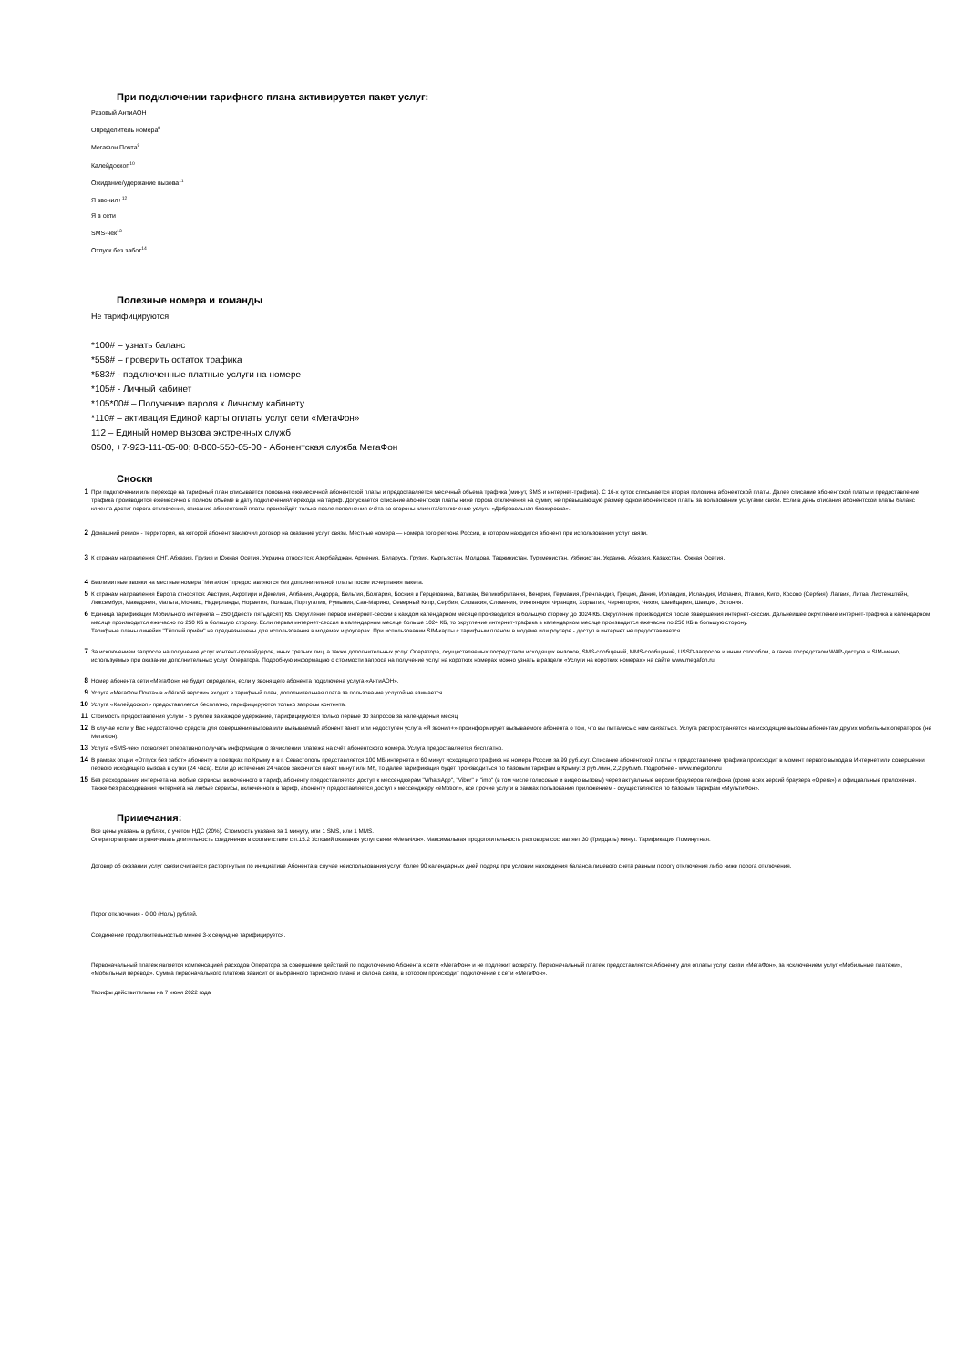При подключении тарифного плана активируется пакет услуг:
Разовый АнтиАОН
Определитель номера<sup>8</sup>
МегаФон Почта<sup>9</sup>
Калейдоскоп<sup>10</sup>
Ожидание/удержание вызова<sup>11</sup>
Я звонил+<sup>12</sup>
Я в сети
SMS-чек<sup>13</sup>
Отпуск без забот<sup>14</sup>
Полезные номера и команды
Не тарифицируются
*100# – узнать баланс
*558# – проверить остаток трафика
*583# - подключенные платные услуги на номере
*105# - Личный кабинет
*105*00# – Получение пароля к Личному кабинету
*110# – активация Единой карты оплаты услуг сети «МегаФон»
112 – Единый номер вызова экстренных служб
0500, +7-923-111-05-00; 8-800-550-05-00 - Абонентская служба МегаФон
Сноски
1
При подключении или переходе на тарифный план списывается половина ежемесячной абонентской платы и предоставляется месячный объема трафика (минут, SMS и интернет-трафика). С 16-х суток списывается вторая половина абонентской платы. Далее списание абонентской платы и предоставление трафика производится ежемесячно в полном объёме в дату подключения/перехода на тариф. Допускается списание абонентской платы ниже порога отключения на сумму, не превышающую размер одной абонентской платы за пользование услугами связи. Если в день списания абонентской платы баланс клиента достиг порога отключения, списание абонентской платы произойдёт только после пополнения счёта со стороны клиента/отключение услуги «Добровольная блокировка».
2
Домашний регион - территория, на которой абонент заключил договор на оказание услуг связи. Местные номера — номера того региона России, в котором находится абонент при использовании услуг связи.
3
К странам направления СНГ, Абхазия, Грузия и Южная Осетия, Украина относятся: Азербайджан, Армения, Беларусь, Грузия, Кыргызстан, Молдова, Таджикистан, Туркменистан, Узбекистан, Украина, Абхазия, Казахстан, Южная Осетия.
4
Безлимитные звонки на местные номера "МегаФон" предоставляются без дополнительной платы после исчерпания пакета.
5
К странам направления Европа относятся: Австрия, Акротири и Декелия, Албания, Андорра, Бельгия, Болгария, Босния и Герцеговина, Ватикан, Великобритания, Венгрия, Германия, Гренландия, Греция, Дания, Ирландия, Исландия, Испания, Италия, Кипр, Косово (Сербия), Латвия, Литва, Лихтенштейн, Люксембург, Македония, Мальта, Монако, Нидерланды, Норвегия, Польша, Португалия, Румыния, Сан-Марино, Северный Кипр, Сербия, Словакия, Словения, Финляндия, Франция, Хорватия, Черногория, Чехия, Швейцария, Швеция, Эстония.
6
Единица тарификации Мобильного интернета – 250 (Двести пятьдесят) КБ. Округление первой интернет-сессии в каждом календарном месяце производится в большую сторону до 1024 КБ. Округление производится после завершения интернет-сессии. Дальнейшее округление интернет-трафика в календарном месяце производится ежечасно по 250 КБ в большую сторону. Если первая интернет-сессия в календарном месяце больше 1024 КБ, то округление интернет-трафика в календарном месяце производится ежечасно по 250 КБ в большую сторону.
Тарифные планы линейки "Тёплый приём" не предназначены для использования в модемах и роутерах. При использовании SIM-карты с тарифным планом в модеме или роутере - доступ в интернет не предоставляется.
7
За исключением запросов на получение услуг контент-провайдеров, иных третьих лиц, а также дополнительных услуг Оператора, осуществляемых посредством исходящих вызовов, SMS-сообщений, MMS-сообщений, USSD-запросов и иным способом, а также посредством WAP-доступа и SIM-меню, используемых при оказании дополнительных услуг Оператора. Подробную информацию о стоимости запроса на получение услуг на коротких номерах можно узнать в разделе «Услуги на коротких номерах» на сайте www.megafon.ru.
8
Номер абонента сети «МегаФон» не будет определен, если у звонящего абонента подключена услуга «АнтиАОН».
9
Услуга «МегаФон Почта» в «Лёгкой версии» входит в тарифный план, дополнительная плата за пользование услугой не взимается.
10
Услуга «Калейдоскоп» предоставляется бесплатно, тарифицируются только запросы контента.
11
Стоимость предоставления услуги - 5 рублей за каждое удержание, тарифицируются только первые 10 запросов за календарный месяц
12
В случае если у Вас недостаточно средств для совершения вызова или вызываемый абонент занят или недоступен услуга «Я звонил+» проинформирует вызываемого абонента о том, что вы пытались с ним связаться. Услуга распространяется на исходящие вызовы абонентам других мобильных операторов (не МегаФон).
13
Услуга «SMS-чек» позволяет оперативно получать информацию о зачислении платежа на счёт абонентского номера. Услуга предоставляется бесплатно.
14
В рамках опции «Отпуск без забот» абоненту в поездках по Крыму и в г. Севастополь представляется 100 МБ интернета и 60 минут исходящего трафика на номера России за 99 руб./сут. Списание абонентской платы и предоставление трафика происходит в момент первого выхода в Интернет или совершении первого исходящего вызова в сутки (24 часа). Если до истечения 24 часов закончится пакет минут или Мб, то далее тарификация будет производиться по базовым тарифам в Крыму: 3 руб./мин, 2,2 руб/мб. Подробнее - www.megafon.ru
15
Без расходования интернета на любые сервисы, включенного в тариф, абоненту предоставляется доступ к мессенджерам "WhatsApp", "Viber" и "imo" (в том числе голосовые и видео вызовы) через актуальные версии браузеров телефона (кроме всех версий браузера «Opera») и официальные приложения.
Также без расходования интернета на любые сервисы, включенного в тариф, абоненту предоставляется доступ к мессенджеру «eMotion», все прочие услуги в рамках пользования приложением - осуществляются по базовым тарифам «МультиФон».
Примечания:
Все цены указаны в рублях, с учетом НДС (20%). Стоимость указана за 1 минуту, или 1 SMS, или 1 MMS.
Оператор вправе ограничивать длительность соединения в соответствие с п.15.2 Условий оказания услуг связи «МегаФон». Максимальная продолжительность разговора составляет 30 (Тридцать) минут. Тарификация Поминутная.
Договор об оказании услуг связи считается расторгнутым по инициативе Абонента в случае неиспользования услуг более 90 календарных дней подряд при условии нахождения баланса лицевого счета равным порогу отключения либо ниже порога отключения.
Порог отключения - 0,00 (Ноль) рублей.
Соединение продолжительностью менее 3-х секунд не тарифицируется.
Первоначальный платеж является компенсацией расходов Оператора за совершение действий по подключению Абонента к сети «МегаФон» и не подлежит возврату. Первоначальный платеж предоставляется Абоненту для оплаты услуг связи «МегаФон», за исключением услуг «Мобильные платежи», «Мобильный перевод». Сумма первоначального платежа зависит от выбранного тарифного плана и салона связи, в котором происходит подключение к сети «МегаФон».
Тарифы действительны на 7 июня 2022 года